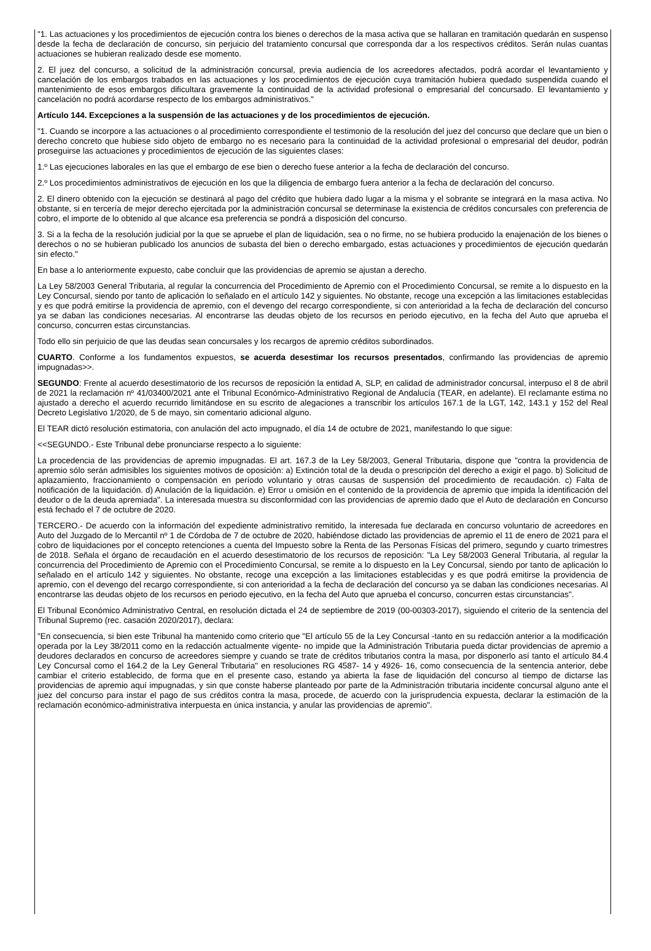"1. Las actuaciones y los procedimientos de ejecución contra los bienes o derechos de la masa activa que se hallaran en tramitación quedarán en suspenso desde la fecha de declaración de concurso, sin perjuicio del tratamiento concursal que corresponda dar a los respectivos créditos. Serán nulas cuantas actuaciones se hubieran realizado desde ese momento.
2. El juez del concurso, a solicitud de la administración concursal, previa audiencia de los acreedores afectados, podrá acordar el levantamiento y cancelación de los embargos trabados en las actuaciones y los procedimientos de ejecución cuya tramitación hubiera quedado suspendida cuando el mantenimiento de esos embargos dificultara gravemente la continuidad de la actividad profesional o empresarial del concursado. El levantamiento y cancelación no podrá acordarse respecto de los embargos administrativos."
Artículo 144. Excepciones a la suspensión de las actuaciones y de los procedimientos de ejecución.
"1. Cuando se incorpore a las actuaciones o al procedimiento correspondiente el testimonio de la resolución del juez del concurso que declare que un bien o derecho concreto que hubiese sido objeto de embargo no es necesario para la continuidad de la actividad profesional o empresarial del deudor, podrán proseguirse las actuaciones y procedimientos de ejecución de las siguientes clases:
1.º Las ejecuciones laborales en las que el embargo de ese bien o derecho fuese anterior a la fecha de declaración del concurso.
2.º Los procedimientos administrativos de ejecución en los que la diligencia de embargo fuera anterior a la fecha de declaración del concurso.
2. El dinero obtenido con la ejecución se destinará al pago del crédito que hubiera dado lugar a la misma y el sobrante se integrará en la masa activa. No obstante, si en tercería de mejor derecho ejercitada por la administración concursal se determinase la existencia de créditos concursales con preferencia de cobro, el importe de lo obtenido al que alcance esa preferencia se pondrá a disposición del concurso.
3. Si a la fecha de la resolución judicial por la que se apruebe el plan de liquidación, sea o no firme, no se hubiera producido la enajenación de los bienes o derechos o no se hubieran publicado los anuncios de subasta del bien o derecho embargado, estas actuaciones y procedimientos de ejecución quedarán sin efecto."
En base a lo anteriormente expuesto, cabe concluir que las providencias de apremio se ajustan a derecho.
La Ley 58/2003 General Tributaria, al regular la concurrencia del Procedimiento de Apremio con el Procedimiento Concursal, se remite a lo dispuesto en la Ley Concursal, siendo por tanto de aplicación lo señalado en el artículo 142 y siguientes. No obstante, recoge una excepción a las limitaciones establecidas y es que podrá emitirse la providencia de apremio, con el devengo del recargo correspondiente, si con anterioridad a la fecha de declaración del concurso ya se daban las condiciones necesarias. Al encontrarse las deudas objeto de los recursos en periodo ejecutivo, en la fecha del Auto que aprueba el concurso, concurren estas circunstancias.
Todo ello sin perjuicio de que las deudas sean concursales y los recargos de apremio créditos subordinados.
CUARTO. Conforme a los fundamentos expuestos, se acuerda desestimar los recursos presentados, confirmando las providencias de apremio impugnadas>>.
SEGUNDO: Frente al acuerdo desestimatorio de los recursos de reposición la entidad A, SLP, en calidad de administrador concursal, interpuso el 8 de abril de 2021 la reclamación nº 41/03400/2021 ante el Tribunal Económico-Administrativo Regional de Andalucía (TEAR, en adelante). El reclamante estima no ajustado a derecho el acuerdo recurrido limitándose en su escrito de alegaciones a transcribir los artículos 167.1 de la LGT, 142, 143.1 y 152 del Real Decreto Legislativo 1/2020, de 5 de mayo, sin comentario adicional alguno.
El TEAR dictó resolución estimatoria, con anulación del acto impugnado, el día 14 de octubre de 2021, manifestando lo que sigue:
<<SEGUNDO.- Este Tribunal debe pronunciarse respecto a lo siguiente:
La procedencia de las providencias de apremio impugnadas. El art. 167.3 de la Ley 58/2003, General Tributaria, dispone que "contra la providencia de apremio sólo serán admisibles los siguientes motivos de oposición: a) Extinción total de la deuda o prescripción del derecho a exigir el pago. b) Solicitud de aplazamiento, fraccionamiento o compensación en período voluntario y otras causas de suspensión del procedimiento de recaudación. c) Falta de notificación de la liquidación. d) Anulación de la liquidación. e) Error u omisión en el contenido de la providencia de apremio que impida la identificación del deudor o de la deuda apremiada". La interesada muestra su disconformidad con las providencias de apremio dado que el Auto de declaración en Concurso está fechado el 7 de octubre de 2020.
TERCERO.- De acuerdo con la información del expediente administrativo remitido, la interesada fue declarada en concurso voluntario de acreedores en Auto del Juzgado de lo Mercantil nº 1 de Córdoba de 7 de octubre de 2020, habiéndose dictado las providencias de apremio el 11 de enero de 2021 para el cobro de liquidaciones por el concepto retenciones a cuenta del Impuesto sobre la Renta de las Personas Físicas del primero, segundo y cuarto trimestres de 2018. Señala el órgano de recaudación en el acuerdo desestimatorio de los recursos de reposición: "La Ley 58/2003 General Tributaria, al regular la concurrencia del Procedimiento de Apremio con el Procedimiento Concursal, se remite a lo dispuesto en la Ley Concursal, siendo por tanto de aplicación lo señalado en el artículo 142 y siguientes. No obstante, recoge una excepción a las limitaciones establecidas y es que podrá emitirse la providencia de apremio, con el devengo del recargo correspondiente, si con anterioridad a la fecha de declaración del concurso ya se daban las condiciones necesarias. Al encontrarse las deudas objeto de los recursos en periodo ejecutivo, en la fecha del Auto que aprueba el concurso, concurren estas circunstancias".
El Tribunal Económico Administrativo Central, en resolución dictada el 24 de septiembre de 2019 (00-00303-2017), siguiendo el criterio de la sentencia del Tribunal Supremo (rec. casación 2020/2017), declara:
"En consecuencia, si bien este Tribunal ha mantenido como criterio que "El artículo 55 de la Ley Concursal -tanto en su redacción anterior a la modificación operada por la Ley 38/2011 como en la redacción actualmente vigente- no impide que la Administración Tributaria pueda dictar providencias de apremio a deudores declarados en concurso de acreedores siempre y cuando se trate de créditos tributarios contra la masa, por disponerlo así tanto el artículo 84.4 Ley Concursal como el 164.2 de la Ley General Tributaria" en resoluciones RG 4587- 14 y 4926- 16, como consecuencia de la sentencia anterior, debe cambiar el criterio establecido, de forma que en el presente caso, estando ya abierta la fase de liquidación del concurso al tiempo de dictarse las providencias de apremio aquí impugnadas, y sin que conste haberse planteado por parte de la Administración tributaria incidente concursal alguno ante el juez del concurso para instar el pago de sus créditos contra la masa, procede, de acuerdo con la jurisprudencia expuesta, declarar la estimación de la reclamación económico-administrativa interpuesta en única instancia, y anular las providencias de apremio".